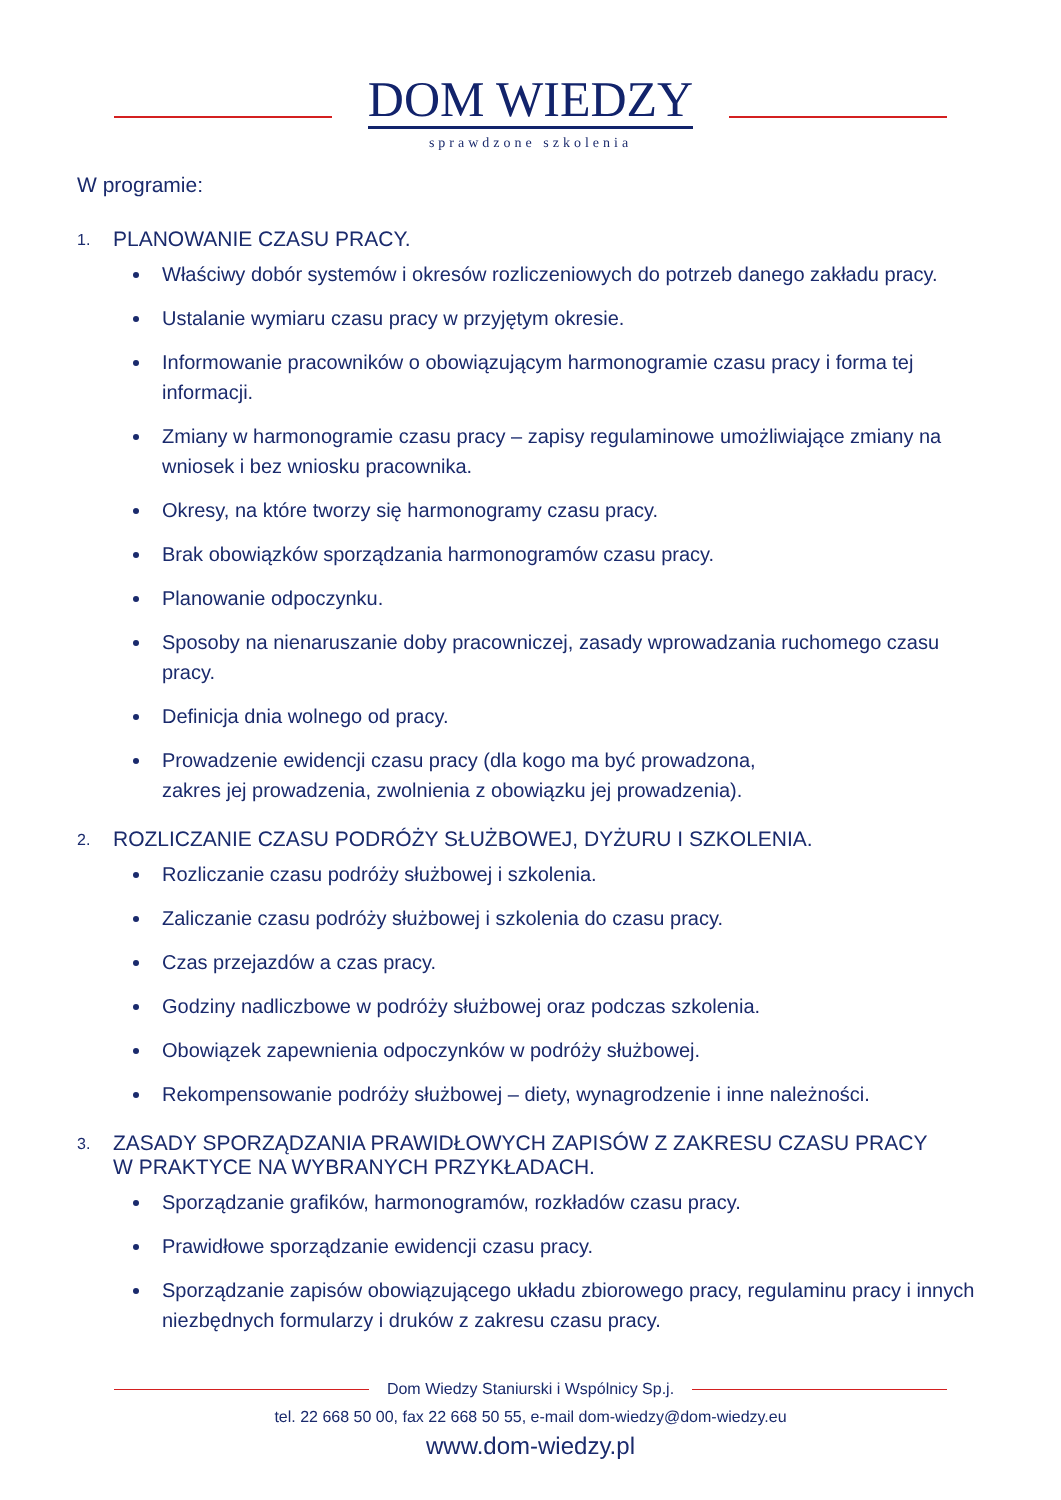DOM WIEDZY
sprawdzone szkolenia
W programie:
1. PLANOWANIE CZASU PRACY.
Właściwy dobór systemów i okresów rozliczeniowych do potrzeb danego zakładu pracy.
Ustalanie wymiaru czasu pracy w przyjętym okresie.
Informowanie pracowników o obowiązującym harmonogramie czasu pracy i forma tej informacji.
Zmiany w harmonogramie czasu pracy – zapisy regulaminowe umożliwiające zmiany na wniosek i bez wniosku pracownika.
Okresy, na które tworzy się harmonogramy czasu pracy.
Brak obowiązków sporządzania harmonogramów czasu pracy.
Planowanie odpoczynku.
Sposoby na nienaruszanie doby pracowniczej, zasady wprowadzania ruchomego czasu pracy.
Definicja dnia wolnego od pracy.
Prowadzenie ewidencji czasu pracy (dla kogo ma być prowadzona,
zakres jej prowadzenia, zwolnienia z obowiązku jej prowadzenia).
2. ROZLICZANIE CZASU PODRÓŻY SŁUŻBOWEJ, DYŻURU I SZKOLENIA.
Rozliczanie czasu podróży służbowej i szkolenia.
Zaliczanie czasu podróży służbowej i szkolenia do czasu pracy.
Czas przejazdów a czas pracy.
Godziny nadliczbowe w podróży służbowej oraz podczas szkolenia.
Obowiązek zapewnienia odpoczynków w podróży służbowej.
Rekompensowanie podróży służbowej – diety, wynagrodzenie i inne należności.
3. ZASADY SPORZĄDZANIA PRAWIDŁOWYCH ZAPISÓW Z ZAKRESU CZASU PRACY
W PRAKTYCE NA WYBRANYCH PRZYKŁADACH.
Sporządzanie grafików, harmonogramów, rozkładów czasu pracy.
Prawidłowe sporządzanie ewidencji czasu pracy.
Sporządzanie zapisów obowiązującego układu zbiorowego pracy, regulaminu pracy i innych niezbędnych formularzy i druków z zakresu czasu pracy.
Dom Wiedzy Staniurski i Wspólnicy Sp.j.
tel. 22 668 50 00, fax 22 668 50 55, e-mail dom-wiedzy@dom-wiedzy.eu
www.dom-wiedzy.pl